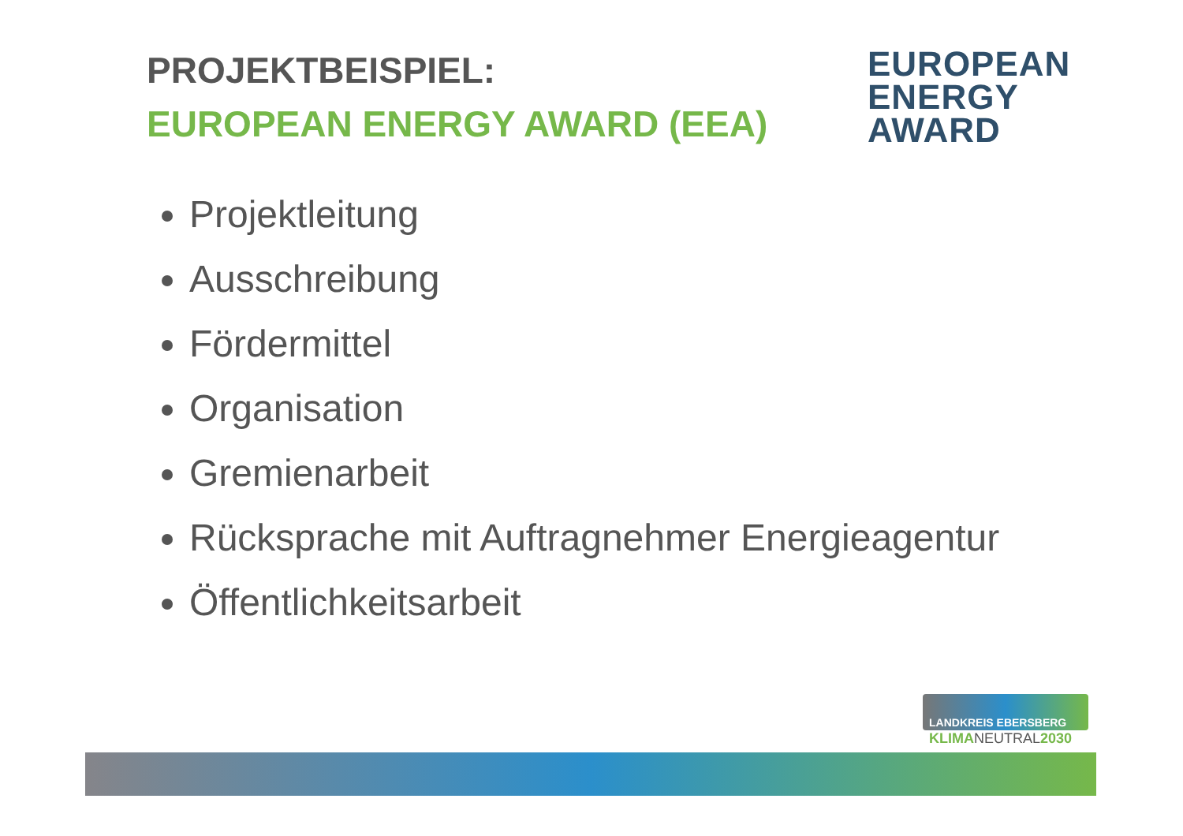PROJEKTBEISPIEL:
EUROPEAN ENERGY AWARD (EEA)
EUROPEAN
ENERGY
AWARD
Projektleitung
Ausschreibung
Fördermittel
Organisation
Gremienarbeit
Rücksprache mit Auftragnehmer Energieagentur
Öffentlichkeitsarbeit
LANDKREIS EBERSBERG
KLIMANEUTRAL2030